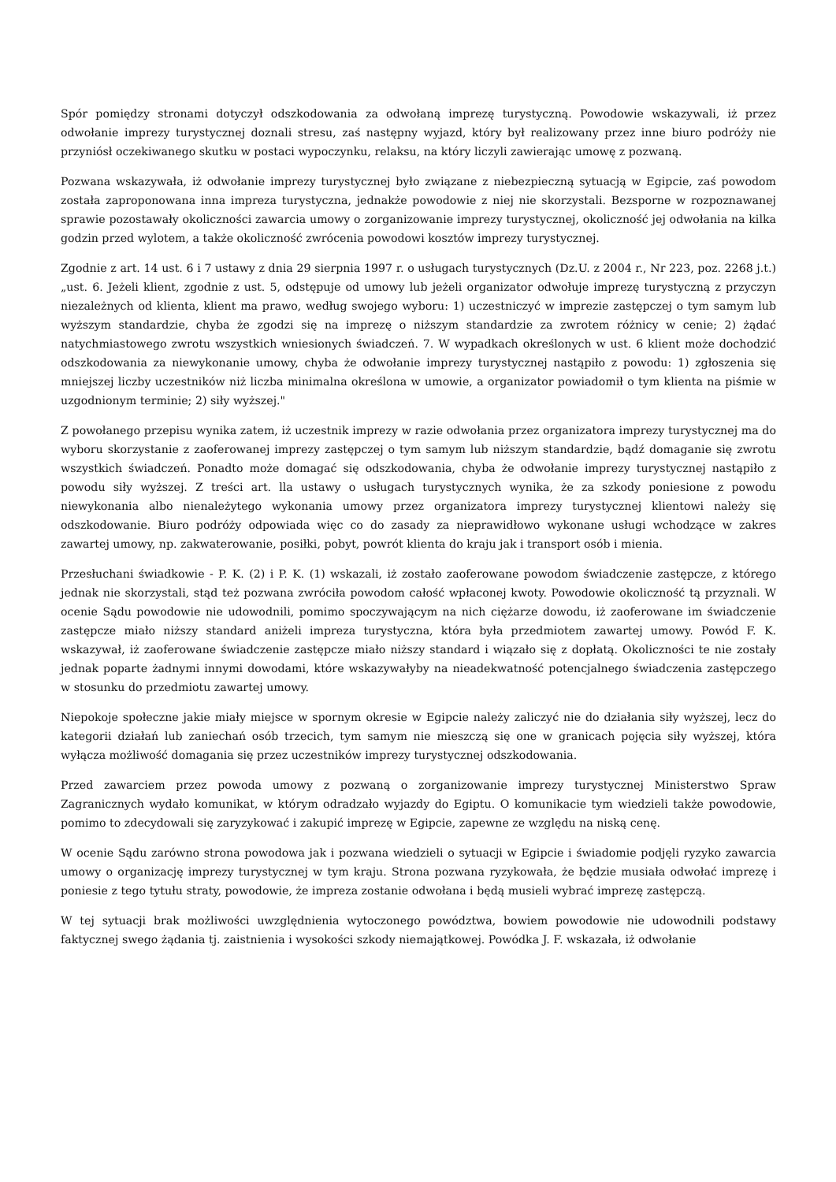Spór pomiędzy stronami dotyczył odszkodowania za odwołaną imprezę turystyczną. Powodowie wskazywali, iż przez odwołanie imprezy turystycznej doznali stresu, zaś następny wyjazd, który był realizowany przez inne biuro podróży nie przyniósł oczekiwanego skutku w postaci wypoczynku, relaksu, na który liczyli zawierając umowę z pozwaną.
Pozwana wskazywała, iż odwołanie imprezy turystycznej było związane z niebezpieczną sytuacją w Egipcie, zaś powodom została zaproponowana inna impreza turystyczna, jednakże powodowie z niej nie skorzystali. Bezsporne w rozpoznawanej sprawie pozostawały okoliczności zawarcia umowy o zorganizowanie imprezy turystycznej, okoliczność jej odwołania na kilka godzin przed wylotem, a także okoliczność zwrócenia powodowi kosztów imprezy turystycznej.
Zgodnie z art. 14 ust. 6 i 7 ustawy z dnia 29 sierpnia 1997 r. o usługach turystycznych (Dz.U. z 2004 r., Nr 223, poz. 2268 j.t.) „ust. 6. Jeżeli klient, zgodnie z ust. 5, odstępuje od umowy lub jeżeli organizator odwołuje imprezę turystyczną z przyczyn niezależnych od klienta, klient ma prawo, według swojego wyboru: 1) uczestniczyć w imprezie zastępczej o tym samym lub wyższym standardzie, chyba że zgodzi się na imprezę o niższym standardzie za zwrotem różnicy w cenie; 2) żądać natychmiastowego zwrotu wszystkich wniesionych świadczeń. 7. W wypadkach określonych w ust. 6 klient może dochodzić odszkodowania za niewykonanie umowy, chyba że odwołanie imprezy turystycznej nastąpiło z powodu: 1) zgłoszenia się mniejszej liczby uczestników niż liczba minimalna określona w umowie, a organizator powiadomił o tym klienta na piśmie w uzgodnionym terminie; 2) siły wyższej."
Z powołanego przepisu wynika zatem, iż uczestnik imprezy w razie odwołania przez organizatora imprezy turystycznej ma do wyboru skorzystanie z zaoferowanej imprezy zastępczej o tym samym lub niższym standardzie, bądź domaganie się zwrotu wszystkich świadczeń. Ponadto może domagać się odszkodowania, chyba że odwołanie imprezy turystycznej nastąpiło z powodu siły wyższej. Z treści art. lla ustawy o usługach turystycznych wynika, że za szkody poniesione z powodu niewykonania albo nienależytego wykonania umowy przez organizatora imprezy turystycznej klientowi należy się odszkodowanie. Biuro podróży odpowiada więc co do zasady za nieprawidłowo wykonane usługi wchodzące w zakres zawartej umowy, np. zakwaterowanie, posiłki, pobyt, powrót klienta do kraju jak i transport osób i mienia.
Przesłuchani świadkowie - P. K. (2) i P. K. (1) wskazali, iż zostało zaoferowane powodom świadczenie zastępcze, z którego jednak nie skorzystali, stąd też pozwana zwróciła powodom całość wpłaconej kwoty. Powodowie okoliczność tą przyznali. W ocenie Sądu powodowie nie udowodnili, pomimo spoczywającym na nich ciężarze dowodu, iż zaoferowane im świadczenie zastępcze miało niższy standard aniżeli impreza turystyczna, która była przedmiotem zawartej umowy. Powód F. K. wskazywał, iż zaoferowane świadczenie zastępcze miało niższy standard i wiązało się z dopłatą. Okoliczności te nie zostały jednak poparte żadnymi innymi dowodami, które wskazywałyby na nieadekwatność potencjalnego świadczenia zastępczego w stosunku do przedmiotu zawartej umowy.
Niepokoje społeczne jakie miały miejsce w spornym okresie w Egipcie należy zaliczyć nie do działania siły wyższej, lecz do kategorii działań lub zaniechań osób trzecich, tym samym nie mieszczą się one w granicach pojęcia siły wyższej, która wyłącza możliwość domagania się przez uczestników imprezy turystycznej odszkodowania.
Przed zawarciem przez powoda umowy z pozwaną o zorganizowanie imprezy turystycznej Ministerstwo Spraw Zagranicznych wydało komunikat, w którym odradzało wyjazdy do Egiptu. O komunikacie tym wiedzieli także powodowie, pomimo to zdecydowali się zaryzykować i zakupić imprezę w Egipcie, zapewne ze względu na niską cenę.
W ocenie Sądu zarówno strona powodowa jak i pozwana wiedzieli o sytuacji w Egipcie i świadomie podjęli ryzyko zawarcia umowy o organizację imprezy turystycznej w tym kraju. Strona pozwana ryzykowała, że będzie musiała odwołać imprezę i poniesie z tego tytułu straty, powodowie, że impreza zostanie odwołana i będą musieli wybrać imprezę zastępczą.
W tej sytuacji brak możliwości uwzględnienia wytoczonego powództwa, bowiem powodowie nie udowodnili podstawy faktycznej swego żądania tj. zaistnienia i wysokości szkody niemajątkowej. Powódka J. F. wskazała, iż odwołanie